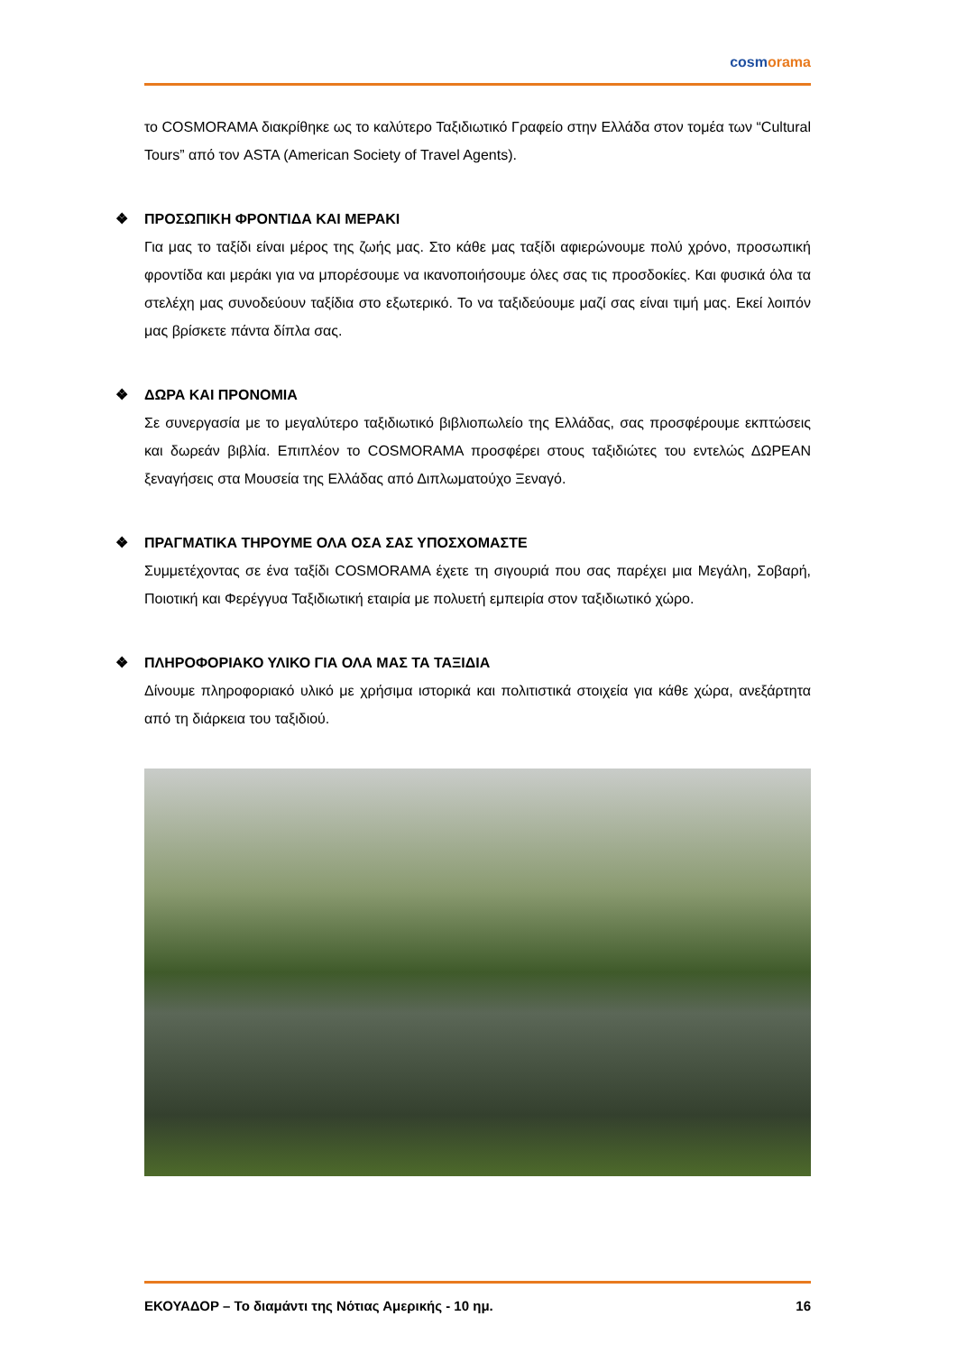cosmorama
το COSMORAMA διακρίθηκε ως το καλύτερο Ταξιδιωτικό Γραφείο στην Ελλάδα στον τομέα των “Cultural Tours” από τον ASTA (American Society of Travel Agents).
❖ ΠΡΟΣΩΠΙΚΗ ΦΡΟΝΤΙΔΑ ΚΑΙ ΜΕΡΑΚΙ
Για μας το ταξίδι είναι μέρος της ζωής μας. Στο κάθε μας ταξίδι αφιερώνουμε πολύ χρόνο, προσωπική φροντίδα και μεράκι για να μπορέσουμε να ικανοποιήσουμε όλες σας τις προσδοκίες. Και φυσικά όλα τα στελέχη μας συνοδεύουν ταξίδια στο εξωτερικό. Το να ταξιδεύουμε μαζί σας είναι τιμή μας. Εκεί λοιπόν μας βρίσκετε πάντα δίπλα σας.
❖ ΔΩΡΑ ΚΑΙ ΠΡΟΝΟΜΙΑ
Σε συνεργασία με το μεγαλύτερο ταξιδιωτικό βιβλιοπωλείο της Ελλάδας, σας προσφέρουμε εκπτώσεις και δωρεάν βιβλία. Επιπλέον το COSMORAMA προσφέρει στους ταξιδιώτες του εντελώς ΔΩΡΕΑΝ ξεναγήσεις στα Μουσεία της Ελλάδας από Διπλωματούχο Ξεναγό.
❖ ΠΡΑΓΜΑΤΙΚΑ ΤΗΡΟΥΜΕ ΟΛΑ ΟΣΑ ΣΑΣ ΥΠΟΣΧΟΜΑΣΤΕ
Συμμετέχοντας σε ένα ταξίδι COSMORAMA έχετε τη σιγουριά που σας παρέχει μια Μεγάλη, Σοβαρή, Ποιοτική και Φερέγγυα Ταξιδιωτική εταιρία με πολυετή εμπειρία στον ταξιδιωτικό χώρο.
❖ ΠΛΗΡΟΦΟΡΙΑΚΟ ΥΛΙΚΟ ΓΙΑ ΟΛΑ ΜΑΣ ΤΑ ΤΑΞΙΔΙΑ
Δίνουμε πληροφοριακό υλικό με χρήσιμα ιστορικά και πολιτιστικά στοιχεία για κάθε χώρα, ανεξάρτητα από τη διάρκεια του ταξιδιού.
ΕΚΟΥΑΔΟΡ – Το διαμάντι της Νότιας Αμερικής - 10 ημ. 16